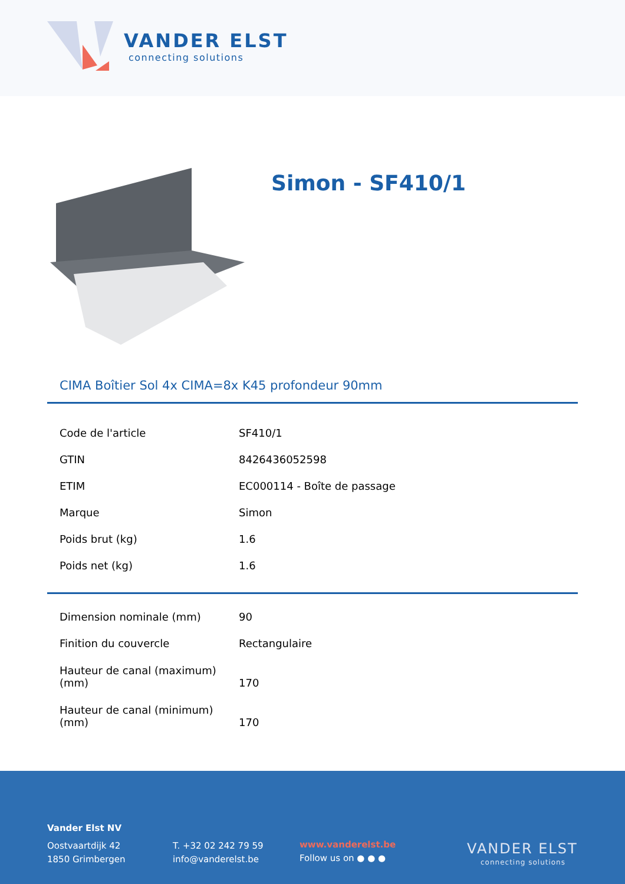VANDER ELST
connecting solutions
Simon - SF410/1
CIMA Boîtier Sol 4x CIMA=8x K45 profondeur 90mm
| Code de l'article | SF410/1 |
| GTIN | 8426436052598 |
| ETIM | EC000114 - Boîte de passage |
| Marque | Simon |
| Poids brut (kg) | 1.6 |
| Poids net (kg) | 1.6 |
| Dimension nominale (mm) | 90 |
| Finition du couvercle | Rectangulaire |
| Hauteur de canal (maximum) (mm) | 170 |
| Hauteur de canal (minimum) (mm) | 170 |
Vander Elst NV
Oostvaartdijk 42
1850 Grimbergen
T. +32 02 242 79 59
info@vanderelst.be
www.vanderelst.be
Follow us on ● ● ●
VANDER ELST
connecting solutions